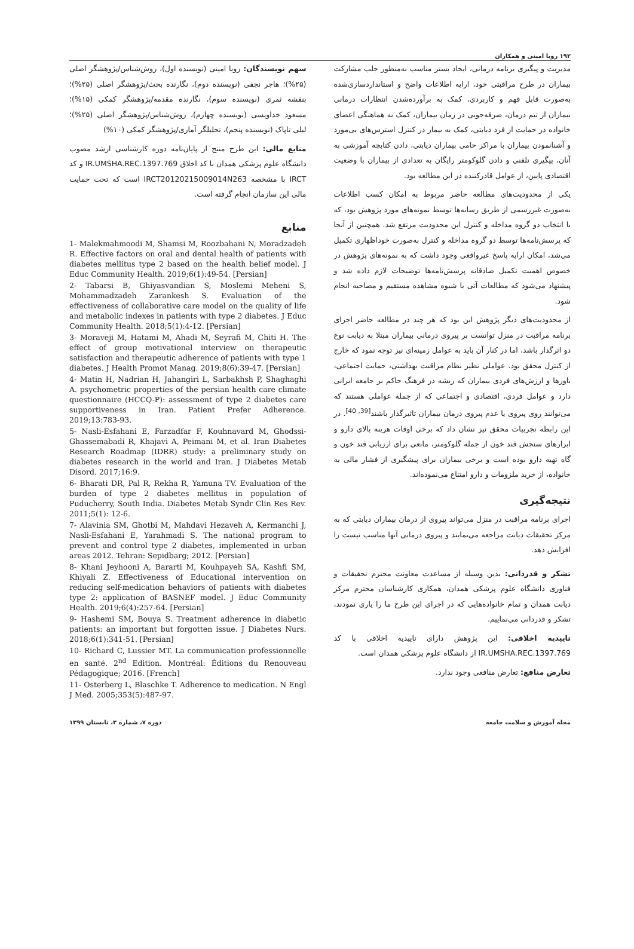۱۹۲ رویا امینی و همکاران
مدیریت و پیگیری برنامه درمانی، ایجاد بستر مناسب به‌منظور جلب مشارکت بیماران در طرح مراقبتی خود، ارایه اطلاعات واضح و استانداردسازی‌شده به‌صورت قابل فهم و کاربردی، کمک به برآورده‌شدن انتظارات درمانی بیماران از تیم درمان، صرفه‌جویی در زمان بیماران، کمک به هماهنگی اعضای خانواده در حمایت از فرد دیابتی، کمک به بیمار در کنترل استرس‌های بی‌مورد و آشنانمودن بیماران با مراکز حامی بیماران دیابتی، دادن کتابچه آموزشی به آنان، پیگیری تلفنی و دادن گلوکومتر رایگان به تعدادی از بیماران با وضعیت اقتصادی پایین، از عوامل قادرکننده در این مطالعه بود.
یکی از محدودیت‌های مطالعه حاضر مربوط به امکان کسب اطلاعات به‌صورت غیررسمی از طریق رسانه‌ها توسط نمونه‌های مورد پژوهش بود، که با انتخاب دو گروه مداخله و کنترل این محدودیت مرتفع شد. همچنین از آنجا که پرسش‌نامه‌ها توسط دو گروه مداخله و کنترل به‌صورت خوداظهاری تکمیل می‌شد، امکان ارایه پاسخ غیرواقعی وجود داشت که به نمونه‌های پژوهش در خصوص اهمیت تکمیل صادقانه پرسش‌نامه‌ها توضیحات لازم داده شد و پیشنهاد می‌شود که مطالعات آتی با شیوه مشاهده مستقیم و مصاحبه انجام شود.
از محدودیت‌های دیگر پژوهش این بود که هر چند در مطالعه حاضر اجرای برنامه مراقبت در منزل توانست بر پیروی درمانی بیماران مبتلا به دیابت نوع دو اثرگذار باشد، اما در کنار آن باید به عوامل زمینه‌ای نیز توجه نمود که خارج از کنترل محقق بود. عواملی نظیر نظام مراقبت بهداشتی، حمایت اجتماعی، باورها و ارزش‌های فردی بیماران که ریشه در فرهنگ حاکم بر جامعه ایرانی دارد و عوامل فردی، اقتصادی و اجتماعی که از جمله عواملی هستند که می‌توانند روی پیروی یا عدم پیروی درمان بیماران تاثیرگذار باشند<sup>[39, 40]</sup>. در این رابطه تجربیات محقق نیز نشان داد که برخی اوقات هزینه بالای دارو و ابزارهای سنجش قند خون از جمله گلوکومتر، مانعی برای ارزیابی قند خون و گاه تهیه دارو بوده است و برخی بیماران برای پیشگیری از فشار مالی به خانواده، از خرید ملزومات و دارو امتناع می‌نموده‌اند.
نتیجه‌گیری
اجرای برنامه مراقبت در منزل می‌تواند پیروی از درمان بیماران دیابتی که به مرکز تحقیقات دیابت مراجعه می‌نمایند و پیروی درمانی آنها مناسب نیست را افزایش دهد.
تشکر و قدردانی: بدین وسیله از مساعدت معاونت محترم تحقیقات و فناوری دانشگاه علوم پزشکی همدان، همکاری کارشناسان محترم مرکز دیابت همدان و تمام خانواده‌هایی که در اجرای این طرح ما را یاری نمودند، تشکر و قدردانی می‌نماییم.
تاییدیه اخلاقی: این پژوهش دارای تاییدیه اخلاقی با کد IR.UMSHA.REC.1397.769 از دانشگاه علوم پزشکی همدان است.
تعارض منافع: تعارض منافعی وجود ندارد.
سهم نویسندگان: رویا امینی (نویسنده اول)، روش‌شناس/پژوهشگر اصلی (۲۵%)؛ هاجر نجفی (نویسنده دوم)، نگارنده بحث/پژوهشگر اصلی (۲۵%)؛ بنفشه ثمری (نویسنده سوم)، نگارنده مقدمه/پژوهشگر کمکی (۱۵%)؛ مسعود خداویسی (نویسنده چهارم)، روش‌شناس/پژوهشگر اصلی (۲۵%)؛ لیلی تاپاک (نویسنده پنجم)، تحلیلگر آماری/پژوهشگر کمکی (۱۰%)
منابع مالی: این طرح منتج از پایان‌نامه دوره کارشناسی ارشد مصوب دانشگاه علوم پزشکی همدان با کد اخلاق IR.UMSHA.REC.1397.769 و کد IRCT با مشخصه IRCT20120215009014N263 است که تحت حمایت مالی این سازمان انجام گرفته است.
منابع
1- Malekmahmoodi M, Shamsi M, Roozbahani N, Moradzadeh R. Effective factors on oral and dental health of patients with diabetes mellitus type 2 based on the health belief model. J Educ Community Health. 2019;6(1):49-54. [Persian]
2- Tabarsi B, Ghiyasvandian S, Moslemi Meheni S, Mohammadzadeh Zarankesh S. Evaluation of the effectiveness of collaborative care model on the quality of life and metabolic indexes in patients with type 2 diabetes. J Educ Community Health. 2018;5(1):4-12. [Persian]
3- Moraveji M, Hatami M, Ahadi M, Seyrafi M, Chiti H. The effect of group motivational interview on therapeutic satisfaction and therapeutic adherence of patients with type 1 diabetes. J Health Promot Manag. 2019;8(6):39-47. [Persian]
4- Matin H, Nadrian H, Jahangiri L, Sarbakhsh P, Shaghaghi A. psychometric properties of the persian health care climate questionnaire (HCCQ-P): assessment of type 2 diabetes care supportiveness in Iran. Patient Prefer Adherence. 2019;13:783-93.
5- Nasli-Esfahani E, Farzadfar F, Kouhnavard M, Ghodssi-Ghassemabadi R, Khajavi A, Peimani M, et al. Iran Diabetes Research Roadmap (IDRR) study: a preliminary study on diabetes research in the world and Iran. J Diabetes Metab Disord. 2017;16:9.
6- Bharati DR, Pal R, Rekha R, Yamuna TV. Evaluation of the burden of type 2 diabetes mellitus in population of Puducherry, South India. Diabetes Metab Syndr Clin Res Rev. 2011;5(1): 12-6.
7- Alavinia SM, Ghotbi M, Mahdavi Hezaveh A, Kermanchi J, Nasli-Esfahani E, Yarahmadi S. The national program to prevent and control type 2 diabetes, implemented in urban areas 2012. Tehran: Sepidbarg; 2012. [Persian]
8- Khani Jeyhooni A, Bararti M, Kouhpayeh SA, Kashfi SM, Khiyali Z. Effectiveness of Educational intervention on reducing self-medication behaviors of patients with diabetes type 2: application of BASNEF model. J Educ Community Health. 2019;6(4):257-64. [Persian]
9- Hashemi SM, Bouya S. Treatment adherence in diabetic patients: an important but forgotten issue. J Diabetes Nurs. 2018;6(1):341-51. [Persian]
10- Richard C, Lussier MT. La communication professionnelle en santé. 2<sup>nd</sup> Edition. Montréal: Éditions du Renouveau Pédagogique; 2016. [French]
11- Osterberg L, Blaschke T. Adherence to medication. N Engl J Med. 2005;353(5):487-97.
مجله آموزش و سلامت جامعه دوره ۷، شماره ۳، تابستان ۱۳۹۹